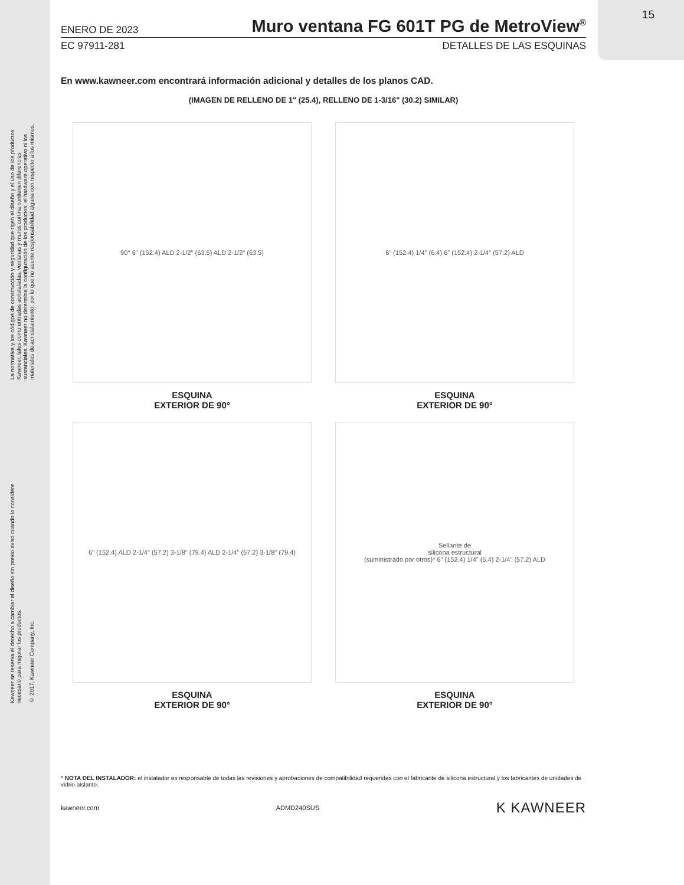La normativa y los códigos de construcción y seguridad que rigen el diseño y el uso de los productos
Kawneer, tales como entradas acristaladas, ventanas y muros cortina contienen diferencias
sustanciales. Kawneer no determina la configuración de los productos, el hardware operativo ni los
materiales de acristalamiento, por lo que no asume responsabilidad alguna con respecto a los mismos.
Kawneer se reserva el derecho a cambiar el diseño sin previo aviso cuando lo considere
necesario para mejorar los productos.
© 2017, Kawneer Company, Inc.
15
ENERO DE 2023 Muro ventana FG 601T PG de MetroView<sup>®</sup>
EC 97911-281 DETALLES DE LAS ESQUINAS
En www.kawneer.com encontrará información adicional y detalles de los planos CAD.
(IMAGEN DE RELLENO DE 1" (25.4), RELLENO DE 1-3/16" (30.2) SIMILAR)
90° 6" (152.4) ALD 2-1/2" (63.5) ALD 2-1/2" (63.5)
ESQUINA
EXTERIOR DE 90°
6" (152.4) 1/4" (6.4) 6" (152.4) 2-1/4" (57.2) ALD
ESQUINA
EXTERIOR DE 90°
6" (152.4) ALD 2-1/4" (57.2) 3-1/8" (79.4) ALD 2-1/4" (57.2) 3-1/8" (79.4)
ESQUINA
EXTERIOR DE 90°
Sellante de
silicona estructural
(suministrado por otros)* 6" (152.4) 1/4" (6.4) 2-1/4" (57.2) ALD
ESQUINA
EXTERIOR DE 90°
* NOTA DEL INSTALADOR: el instalador es responsable de todas las revisiones y aprobaciones de compatibilidad requeridas con el fabricante de silicona estructural y los fabricantes de unidades de vidrio aislante.
kawneer.com ADMD240SUS K KAWNEER